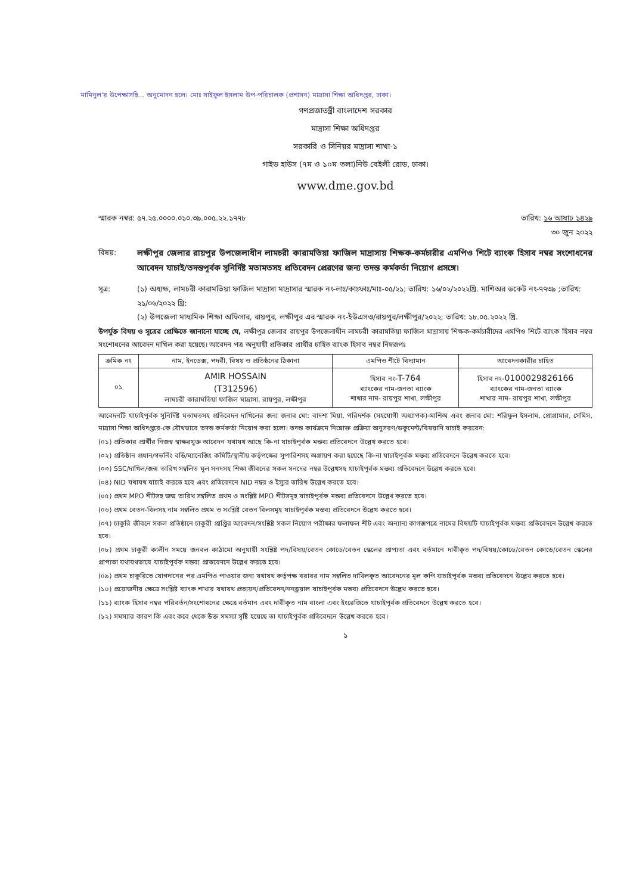মামিনুল'র উপেক্ষাসহি... অনুমোদন হলে। মোঃ সাইফুল ইসলাম উপ-পরিচালক (প্রশাসন) মাদ্রাসা শিক্ষা অধিদপ্তর, ঢাকা।
গণপ্রজাতন্ত্রী বাংলাদেশ সরকার
মাদ্রাসা শিক্ষা অধিদপ্তর
সরকারি ও সিনিয়র মাদ্রাসা শাখা-১
গাইড হাউস (৭ম ও ১০ম তলা)নিউ বেইলী রোড, ঢাকা।
www.dme.gov.bd
স্মারক নম্বর: ৫৭.২৫.০০০০.০১০.৩৯.০০৫.২২.১৭৭৮ তারিখ: ১৬ আষাঢ ১৪২৯
৩০ জুন ২০২২
বিষয়: লক্ষীপুর জেলার রায়পুর উপজেলাধীন লামচরী কারামতিয়া ফাজিল মাদ্রাসায় শিক্ষক-কর্মচারীর এমপিও শিটে ব্যাংক হিসাব নম্বর সংশোধনের আবেদন যাচাই/তদন্তপূর্বক সুনির্দিষ্ট মতামতসহ প্রতিবেদন প্রেরণের জন্য তদন্ত কর্মকর্তা নিয়োগ প্রসঙ্গে।
সূত্র: (১) অধ্যক্ষ, লামচরী কারামতিয়া ফাজিল মাদ্রাসা মাদ্রাসার স্মারক নং-লাঃ/কাঃফাঃ/মাঃ-০৫/২১; তারিখ: ১৬/০২/২০২২খ্রি. মাশিঅর ডকেট নং-৭৭৩৯ ;তারিখ: ২১/০৬/২০২২ খ্রি:
(২) উপজেলা মাধ্যমিক শিক্ষা অফিসার, রায়পুর, লক্ষীপুর এর স্মারক নং-ইউএসও/রায়পুর/লক্ষীপুর/২০২২; তারিখ: ১৮.০৫.২০২২ খ্রি.
উপর্যুক্ত বিষয় ও সূত্রের প্রেক্ষিতে জানানো যাচ্ছে যে, লক্ষীপুর জেলার রায়পুর উপজেলাধীন লামচরী কারামতিয়া ফাজিল মাদ্রাসায় শিক্ষক-কর্মচারীদের এমপিও শিটে ব্যাংক হিসাব নম্বর সংশোধনের আবেদন দাখিল করা হয়েছে। আবেদন পত্র অনুযায়ী প্রতিকার প্রার্থীর চাহিত ব্যাংক হিসাব নম্বর নিম্নরূপঃ
| ক্রমিক নং | নাম, ইনডেক্স, পদবী, বিষয় ও প্রতিষ্ঠনের ঠিকানা | এমপিও শীটে বিদ্যামান | আবেদনকারীর চাহিত |
| --- | --- | --- | --- |
| ০১ | AMIR HOSSAIN (T312596) লামচরী কারামতিয়া ফাজিল মাদ্রাসা, রায়পুর, লক্ষীপুর | হিসাব নং- T-764 ব্যাংকের নাম-জনতা ব্যাংক শাখার নাম- রায়পুর শাখা, লক্ষীপুর | হিসাব নং- 0100029826166 ব্যাংকের নাম-জনতা ব্যাংক শাখার নাম- রায়পুর শাখা, লক্ষীপুর |
আবেদনটি যাচাইপূর্বক সুনির্দিষ্ট মতামতসহ প্রতিবেদন দাখিলের জন্য জনাব মো: বাদশা মিয়া, পরিদর্শক (সহযোগী অধ্যাপক)-মাশিঅ এবং জনাব মো: শরিফুল ইসলাম, প্রোগ্রামার, সেমিস, মাদ্রাসা শিক্ষা অধিদপ্তরে-কে যৌথভাবে তদন্ত কর্মকর্তা নিয়োগ করা হলো। তদন্ত কার্যক্রমে নিম্নোক্ত প্রক্রিয়া অনুসরণ/ডকুমেন্ট/বিষয়াদি যাচাই করবেন:
(০১) প্রতিকার প্রার্থীর নিজস্ব স্বাক্ষরযুক্ত আবেদন যথাযথ আছে কি-না যাচাইপূর্বক মন্তব্য প্রতিবেদনে উল্লেখ করতে হবে।
(০২) প্রতিষ্ঠান প্রধান/গভর্নিং বডি/ম্যানেজিং কমিটি/স্থানীয় কর্তৃপক্ষের সুপারিশসহ অগ্রায়ণ করা হয়েছে কি-না যাচাইপূর্বক মন্তব্য প্রতিবেদনে উল্লেখ করতে হবে।
(০৩) SSC/দাখিল/জন্ম তারিখ সম্বলিত মূল সনদসহ শিক্ষা জীবনের সকল সনদের নম্বর উল্লেখসহ যাচাইপূর্বক মন্তব্য প্রতিবেদনে উল্লেখ করতে হবে।
(০৪) NID যথাযথ যাচাই করতে হবে এবং প্রতিবেদনে NID নম্বর ও ইস্যুর তারিখ উল্লেখ করতে হবে।
(০৫) প্রথম MPO শীটসহ জন্ম তারিখ সম্বলিত প্রথম ও সংশ্লিষ্ট MPO শীটসমূহ যাচাইপূর্বক মন্তব্য প্রতিবেদনে উল্লেখ করতে হবে।
(০৬) প্রথম বেতন-বিলসহ নাম সম্বলিত প্রথম ও সংশ্লিষ্ট বেতন বিলসমূহ যাচাইপূর্বক মন্তব্য প্রতিবেদনে উল্লেখ করতে হবে।
(০৭) চাকুরি জীবনে সকল প্রতিষ্ঠানে চাকুরী প্রাপ্তির আবেদন/সংশ্লিষ্ট সকল নিয়োগ পরীক্ষার ফলাফল শীট এবং অন্যান্য কাগজপত্রে নামের বিষয়টি যাচাইপূর্বক মন্তব্য প্রতিবেদনে উল্লেখ করতে হবে।
(০৮) প্রথম চাকুরী কালীন সময়ে জনবল কাঠামো অনুযায়ী সংশ্লিষ্ট পদ/বিষয়/বেতন কোডে/বেতন স্কেলের প্রাপ্যতা এবং বর্তমানে দাবীকৃত পদ/বিষয়/কোডে/বেতন কোডে/বেতন স্কেলের প্রাপ্যতা যথাযথভাবে যাচাইপূর্বক মন্তব্য প্রাতবেদনে উল্লেখ করতে হবে।
(০৯) প্রথম চাকুরিতে যোগদানের পর এমপিও পাওয়ার জন্য যথাযথ কর্তৃপক্ষ বরাবর নাম সম্বলিত দাখিলকৃত আবেদনের মূল কপি যাচাইপূর্বক মন্তব্য প্রতিবেদনে উল্লেখ করতে হবে।
(১০) প্রয়োজনীয় ক্ষেত্রে সংশ্লিষ্ট ব্যাংক শাখার যথাযথ প্রত্যয়ন/প্রতিবেদন/ননড্রয়াল যাচাইপূর্বক মন্তব্য প্রতিবেদনে উল্লেখ করতে হবে।
(১১) ব্যাংক হিসাব নম্বর পরিবর্তন/সংশোধনের ক্ষেত্রে বর্তমান এবং দাবীকৃত নাম বাংলা এবং ইংরেজিতে যাচাইপূর্বক প্রতিবেদনে উল্লেখ করতে হবে।
(১২) সমস্যার কারণ কি এবং কবে থেকে উক্ত সমস্যা সৃষ্টি হয়েছে তা যাচাইপূর্বক প্রতিবেদনে উল্লেখ করতে হবে।
১